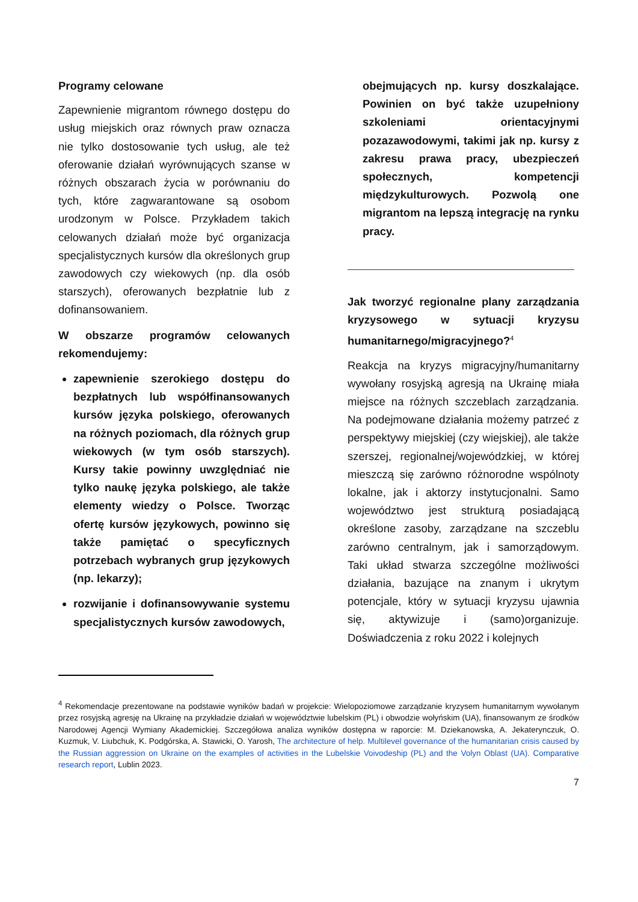Programy celowane
Zapewnienie migrantom równego dostępu do usług miejskich oraz równych praw oznacza nie tylko dostosowanie tych usług, ale też oferowanie działań wyrównujących szanse w różnych obszarach życia w porównaniu do tych, które zagwarantowane są osobom urodzonym w Polsce. Przykładem takich celowanych działań może być organizacja specjalistycznych kursów dla określonych grup zawodowych czy wiekowych (np. dla osób starszych), oferowanych bezpłatnie lub z dofinansowaniem.
W obszarze programów celowanych rekomendujemy:
zapewnienie szerokiego dostępu do bezpłatnych lub współfinansowanych kursów języka polskiego, oferowanych na różnych poziomach, dla różnych grup wiekowych (w tym osób starszych). Kursy takie powinny uwzględniać nie tylko naukę języka polskiego, ale także elementy wiedzy o Polsce. Tworząc ofertę kursów językowych, powinno się także pamiętać o specyficznych potrzebach wybranych grup językowych (np. lekarzy);
rozwijanie i dofinansowywanie systemu specjalistycznych kursów zawodowych,
obejmujących np. kursy doszkalające. Powinien on być także uzupełniony szkoleniami orientacyjnymi pozazawodowymi, takimi jak np. kursy z zakresu prawa pracy, ubezpieczeń społecznych, kompetencji międzykulturowych. Pozwolą one migrantom na lepszą integrację na rynku pracy.
Jak tworzyć regionalne plany zarządzania kryzysowego w sytuacji kryzysu humanitarnego/migracyjnego?<sup>4</sup>
Reakcja na kryzys migracyjny/humanitarny wywołany rosyjską agresją na Ukrainę miała miejsce na różnych szczeblach zarządzania. Na podejmowane działania możemy patrzeć z perspektywy miejskiej (czy wiejskiej), ale także szerszej, regionalnej/wojewódzkiej, w której mieszczą się zarówno różnorodne wspólnoty lokalne, jak i aktorzy instytucjonalni. Samo województwo jest strukturą posiadającą określone zasoby, zarządzane na szczeblu zarówno centralnym, jak i samorządowym. Taki układ stwarza szczególne możliwości działania, bazujące na znanym i ukrytym potencjale, który w sytuacji kryzysu ujawnia się, aktywizuje i (samo)organizuje. Doświadczenia z roku 2022 i kolejnych
<sup>4</sup> Rekomendacje prezentowane na podstawie wyników badań w projekcie: Wielopoziomowe zarządzanie kryzysem humanitarnym wywołanym przez rosyjską agresję na Ukrainę na przykładzie działań w województwie lubelskim (PL) i obwodzie wołyńskim (UA), finansowanym ze środków Narodowej Agencji Wymiany Akademickiej. Szczegółowa analiza wyników dostępna w raporcie: M. Dziekanowska, A. Jekaterynczuk, O. Kuzmuk, V. Liubchuk, K. Podgórska, A. Stawicki, O. Yarosh, The architecture of help. Multilevel governance of the humanitarian crisis caused by the Russian aggression on Ukraine on the examples of activities in the Lubelskie Voivodeship (PL) and the Volyn Oblast (UA). Comparative research report, Lublin 2023.
7